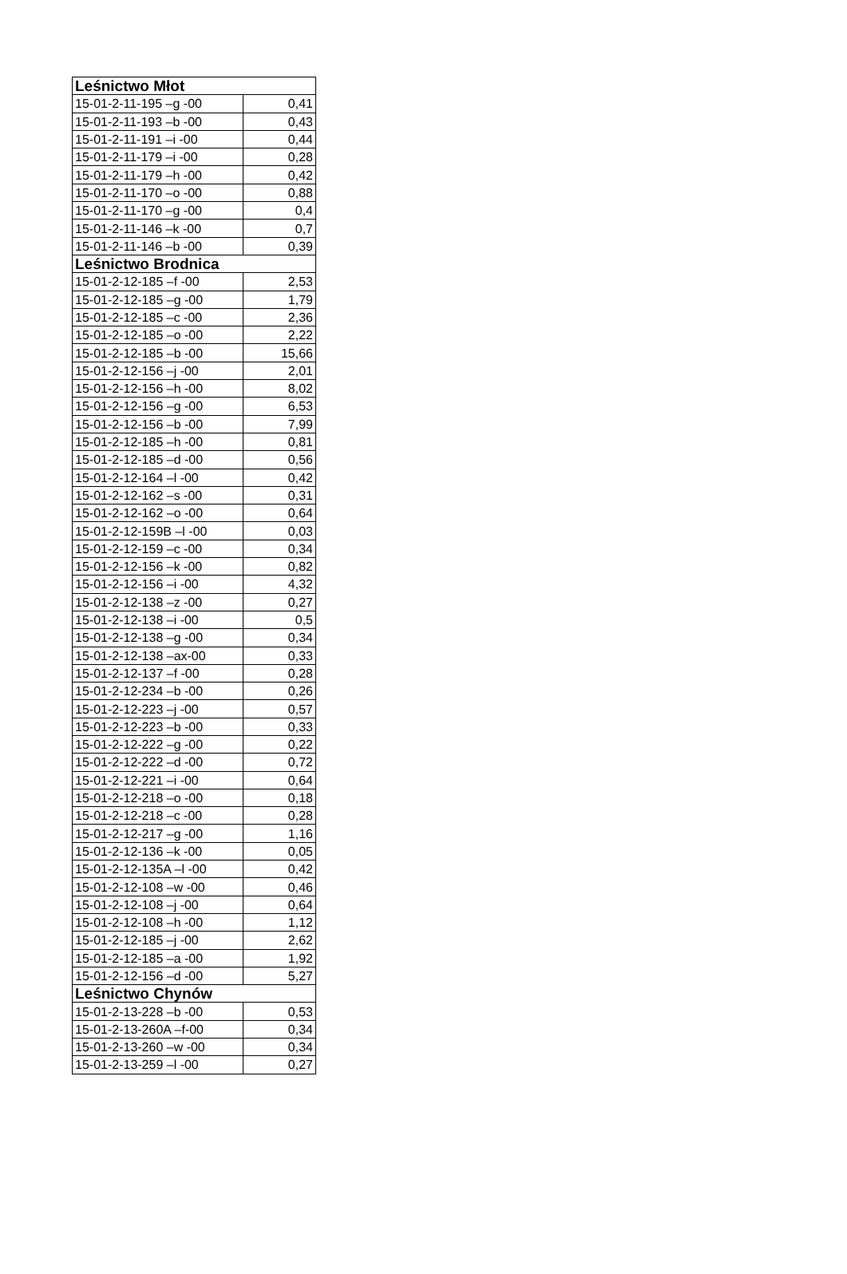| Leśnictwo Młot | |
| --- | --- |
| 15-01-2-11-195 –g -00 | 0,41 |
| 15-01-2-11-193 –b -00 | 0,43 |
| 15-01-2-11-191 –i -00 | 0,44 |
| 15-01-2-11-179 –i -00 | 0,28 |
| 15-01-2-11-179 –h -00 | 0,42 |
| 15-01-2-11-170 –o -00 | 0,88 |
| 15-01-2-11-170 –g -00 | 0,4 |
| 15-01-2-11-146 –k -00 | 0,7 |
| 15-01-2-11-146 –b -00 | 0,39 |
| Leśnictwo Brodnica | |
| 15-01-2-12-185 –f -00 | 2,53 |
| 15-01-2-12-185 –g -00 | 1,79 |
| 15-01-2-12-185 –c -00 | 2,36 |
| 15-01-2-12-185 –o -00 | 2,22 |
| 15-01-2-12-185 –b -00 | 15,66 |
| 15-01-2-12-156 –j -00 | 2,01 |
| 15-01-2-12-156 –h -00 | 8,02 |
| 15-01-2-12-156 –g -00 | 6,53 |
| 15-01-2-12-156 –b -00 | 7,99 |
| 15-01-2-12-185 –h -00 | 0,81 |
| 15-01-2-12-185 –d -00 | 0,56 |
| 15-01-2-12-164 –l -00 | 0,42 |
| 15-01-2-12-162 –s -00 | 0,31 |
| 15-01-2-12-162 –o -00 | 0,64 |
| 15-01-2-12-159B –l -00 | 0,03 |
| 15-01-2-12-159 –c -00 | 0,34 |
| 15-01-2-12-156 –k -00 | 0,82 |
| 15-01-2-12-156 –i -00 | 4,32 |
| 15-01-2-12-138 –z -00 | 0,27 |
| 15-01-2-12-138 –i -00 | 0,5 |
| 15-01-2-12-138 –g -00 | 0,34 |
| 15-01-2-12-138 –ax-00 | 0,33 |
| 15-01-2-12-137 –f -00 | 0,28 |
| 15-01-2-12-234 –b -00 | 0,26 |
| 15-01-2-12-223 –j -00 | 0,57 |
| 15-01-2-12-223 –b -00 | 0,33 |
| 15-01-2-12-222 –g -00 | 0,22 |
| 15-01-2-12-222 –d -00 | 0,72 |
| 15-01-2-12-221 –i -00 | 0,64 |
| 15-01-2-12-218 –o -00 | 0,18 |
| 15-01-2-12-218 –c -00 | 0,28 |
| 15-01-2-12-217 –g -00 | 1,16 |
| 15-01-2-12-136 –k -00 | 0,05 |
| 15-01-2-12-135A –l -00 | 0,42 |
| 15-01-2-12-108 –w -00 | 0,46 |
| 15-01-2-12-108 –j -00 | 0,64 |
| 15-01-2-12-108 –h -00 | 1,12 |
| 15-01-2-12-185 –j -00 | 2,62 |
| 15-01-2-12-185 –a -00 | 1,92 |
| 15-01-2-12-156 –d -00 | 5,27 |
| Leśnictwo Chynów | |
| 15-01-2-13-228 –b -00 | 0,53 |
| 15-01-2-13-260A –f-00 | 0,34 |
| 15-01-2-13-260 –w -00 | 0,34 |
| 15-01-2-13-259 –l -00 | 0,27 |